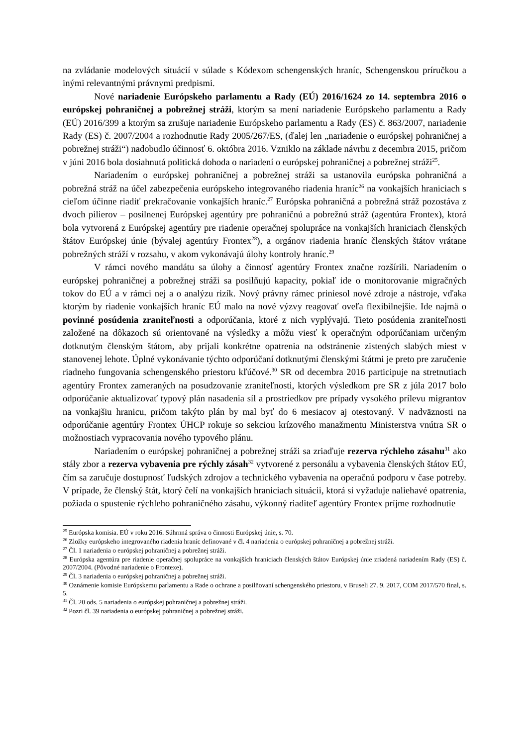na zvládanie modelových situácií v súlade s Kódexom schengenských hraníc, Schengenskou príručkou a inými relevantnými právnymi predpismi.
Nové nariadenie Európskeho parlamentu a Rady (EÚ) 2016/1624 zo 14. septembra 2016 o európskej pohraničnej a pobrežnej stráži, ktorým sa mení nariadenie Európskeho parlamentu a Rady (EÚ) 2016/399 a ktorým sa zrušuje nariadenie Európskeho parlamentu a Rady (ES) č. 863/2007, nariadenie Rady (ES) č. 2007/2004 a rozhodnutie Rady 2005/267/ES, (ďalej len „nariadenie o európskej pohraničnej a pobrežnej stráži“) nadobudlo účinnosť 6. októbra 2016. Vzniklo na základe návrhu z decembra 2015, pričom v júni 2016 bola dosiahnutá politická dohoda o nariadení o európskej pohraničnej a pobrežnej stráži<sup>25</sup>.
Nariadením o európskej pohraničnej a pobrežnej stráži sa ustanovila európska pohraničná a pobrežná stráž na účel zabezpečenia európskeho integrovaného riadenia hraníc<sup>26</sup> na vonkajších hraniciach s cieľom účinne riadiť prekračovanie vonkajších hraníc.<sup>27</sup> Európska pohraničná a pobrežná stráž pozostáva z dvoch pilierov – posilnenej Európskej agentúry pre pohraničnú a pobrežnú stráž (agentúra Frontex), ktorá bola vytvorená z Európskej agentúry pre riadenie operačnej spolupráce na vonkajších hraniciach členských štátov Európskej únie (bývalej agentúry Frontex<sup>28</sup>), a orgánov riadenia hraníc členských štátov vrátane pobrežných stráží v rozsahu, v akom vykonávajú úlohy kontroly hraníc.<sup>29</sup>
V rámci nového mandátu sa úlohy a činnosť agentúry Frontex značne rozšírili. Nariadením o európskej pohraničnej a pobrežnej stráži sa posilňujú kapacity, pokiaľ ide o monitorovanie migračných tokov do EÚ a v rámci nej a o analýzu rizík. Nový právny rámec priniesol nové zdroje a nástroje, vďaka ktorým by riadenie vonkajších hraníc EÚ malo na nové výzvy reagovať oveľa flexibilnejšie. Ide najmä o povinné posúdenia zraniteľnosti a odporúčania, ktoré z nich vyplývajú. Tieto posúdenia zraniteľnosti založené na dôkazoch sú orientované na výsledky a môžu viesť k operačným odporúčaniam určeným dotknutým členským štátom, aby prijali konkrétne opatrenia na odstránenie zistených slabých miest v stanovenej lehote. Úplné vykonávanie týchto odporúčaní dotknutými členskými štátmi je preto pre zaručenie riadneho fungovania schengenského priestoru kľúčové.<sup>30</sup> SR od decembra 2016 participuje na stretnutiach agentúry Frontex zameraných na posudzovanie zraniteľnosti, ktorých výsledkom pre SR z júla 2017 bolo odporúčanie aktualizovať typový plán nasadenia síl a prostriedkov pre prípady vysokého prílevu migrantov na vonkajšiu hranicu, pričom takýto plán by mal byť do 6 mesiacov aj otestovaný. V nadväznosti na odporúčanie agentúry Frontex ÚHCP rokuje so sekciou krízového manažmentu Ministerstva vnútra SR o možnostiach vypracovania nového typového plánu.
Nariadením o európskej pohraničnej a pobrežnej stráži sa zriaďuje rezerva rýchleho zásahu<sup>31</sup> ako stály zbor a rezerva vybavenia pre rýchly zásah<sup>32</sup> vytvorené z personálu a vybavenia členských štátov EÚ, čím sa zaručuje dostupnosť ľudských zdrojov a technického vybavenia na operačnú podporu v čase potreby. V prípade, že členský štát, ktorý čelí na vonkajších hraniciach situácii, ktorá si vyžaduje naliehavé opatrenia, požiada o spustenie rýchleho pohraničného zásahu, výkonný riaditeľ agentúry Frontex príjme rozhodnutie
<sup>25</sup> Európska komisia. EÚ v roku 2016. Súhrnná správa o činnosti Európskej únie, s. 70.
<sup>26</sup> Zložky európskeho integrovaného riadenia hraníc definované v čl. 4 nariadenia o európskej pohraničnej a pobrežnej stráži.
<sup>27</sup> Čl. 1 nariadenia o európskej pohraničnej a pobrežnej stráži.
<sup>28</sup> Európska agentúra pre riadenie operačnej spolupráce na vonkajších hraniciach členských štátov Európskej únie zriadená nariadením Rady (ES) č. 2007/2004. (Pôvodné nariadenie o Frontexe).
<sup>29</sup> Čl. 3 nariadenia o európskej pohraničnej a pobrežnej stráži.
<sup>30</sup> Oznámenie komisie Európskemu parlamentu a Rade o ochrane a posilňovaní schengenského priestoru, v Bruseli 27. 9. 2017, COM 2017/570 final, s. 5.
<sup>31</sup> Čl. 20 ods. 5 nariadenia o európskej pohraničnej a pobrežnej stráži.
<sup>32</sup> Pozri čl. 39 nariadenia o európskej pohraničnej a pobrežnej stráži.